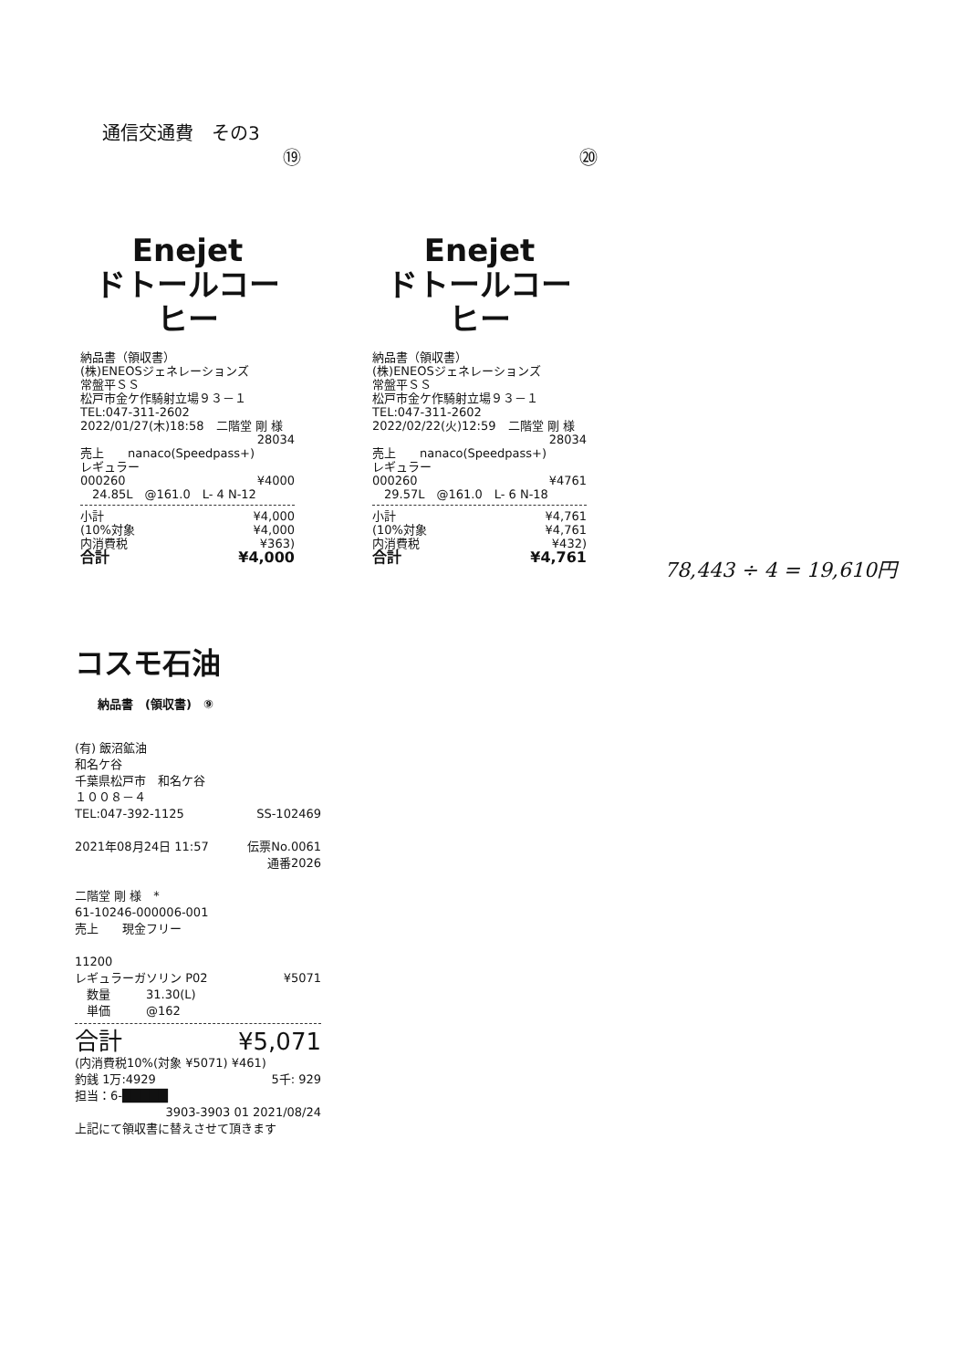通信交通費　その3
⑲ ⑳
Enejet
ドトールコーヒー
納品書（領収書）
(株)ENEOSジェネレーションズ
常盤平ＳＳ
松戸市金ケ作騎射立場９３－１
TEL:047-311-2602
2022/01/27(木)18:58　二階堂 剛 様
28034
売上　　nanaco(Speedpass+)
レギュラー
000260 ¥4000
　24.85L　@161.0　L- 4 N-12
小計 ¥4,000
(10%対象 ¥4,000
内消費税 ¥363)
合計 ¥4,000
Enejet
ドトールコーヒー
納品書（領収書）
(株)ENEOSジェネレーションズ
常盤平ＳＳ
松戸市金ケ作騎射立場９３－１
TEL:047-311-2602
2022/02/22(火)12:59　二階堂 剛 様
28034
売上　　nanaco(Speedpass+)
レギュラー
000260 ¥4761
　29.57L　@161.0　L- 6 N-18
小計 ¥4,761
(10%対象 ¥4,761
内消費税 ¥432)
合計 ¥4,761
78,443 ÷ 4 = 19,610円
コスモ石油
納品書　(領収書)　⑨
(有) 飯沼鉱油
和名ケ谷
千葉県松戸市　和名ケ谷
１００８－４
TEL:047-392-1125 SS-102469
2021年08月24日 11:57 伝票No.0061
通番2026
二階堂 剛 様　*
61-10246-000006-001
売上　　現金フリー
11200
レギュラーガソリン P02 ¥5071
　数量　　　31.30(L)
　単価　　　@162
合計 ¥5,071
(内消費税10%(対象 ¥5071) ¥461)
釣銭 1万:4929 5千: 929
担当：6-█████
3903-3903 01 2021/08/24
上記にて領収書に替えさせて頂きます